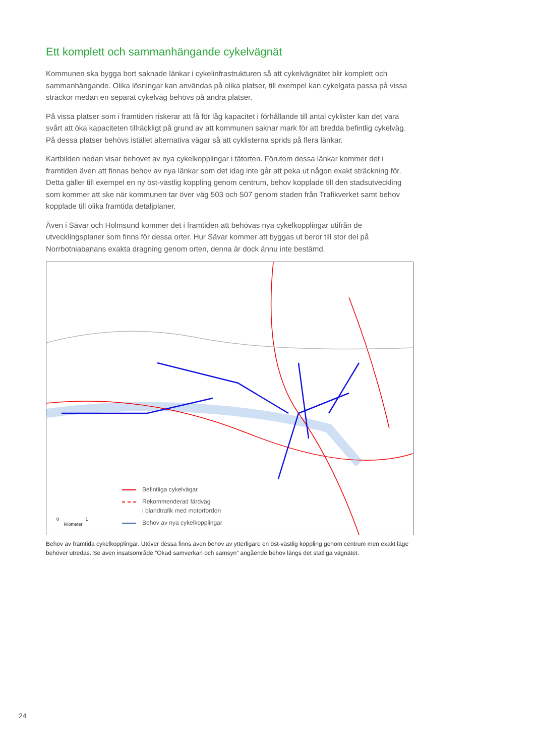Ett komplett och sammanhängande cykelvägnät
Kommunen ska bygga bort saknade länkar i cykelinfrastrukturen så att cykelvägnätet blir komplett och sammanhängande. Olika lösningar kan användas på olika platser, till exempel kan cykelgata passa på vissa sträckor medan en separat cykelväg behövs på andra platser.
På vissa platser som i framtiden riskerar att få för låg kapacitet i förhållande till antal cyklister kan det vara svårt att öka kapaciteten tillräckligt på grund av att kommunen saknar mark för att bredda befintlig cykelväg. På dessa platser behövs istället alternativa vägar så att cyklisterna sprids på flera länkar.
Kartbilden nedan visar behovet av nya cykelkopplingar i tätorten. Förutom dessa länkar kommer det i framtiden även att finnas behov av nya länkar som det idag inte går att peka ut någon exakt sträckning för. Detta gäller till exempel en ny öst-västlig koppling genom centrum, behov kopplade till den stadsutveckling som kommer att ske när kommunen tar över väg 503 och 507 genom staden från Trafikverket samt behov kopplade till olika framtida detaljplaner.
Även i Sävar och Holmsund kommer det i framtiden att behövas nya cykelkopplingar utifrån de utvecklingsplaner som finns för dessa orter. Hur Sävar kommer att byggas ut beror till stor del på Norrbotniabanans exakta dragning genom orten, denna är dock ännu inte bestämd.
Befintliga cykelvägar
Rekommenderad färdväg
i blandtrafik med motorfordon
Behov av nya cykelkopplingar
0 1
kilometer
Behov av framtida cykelkopplingar. Utöver dessa finns även behov av ytterligare en öst-västlig koppling genom centrum men exakt läge behöver utredas. Se även insatsområde ”Ökad samverkan och samsyn” angående behov längs det statliga vägnätet.
24